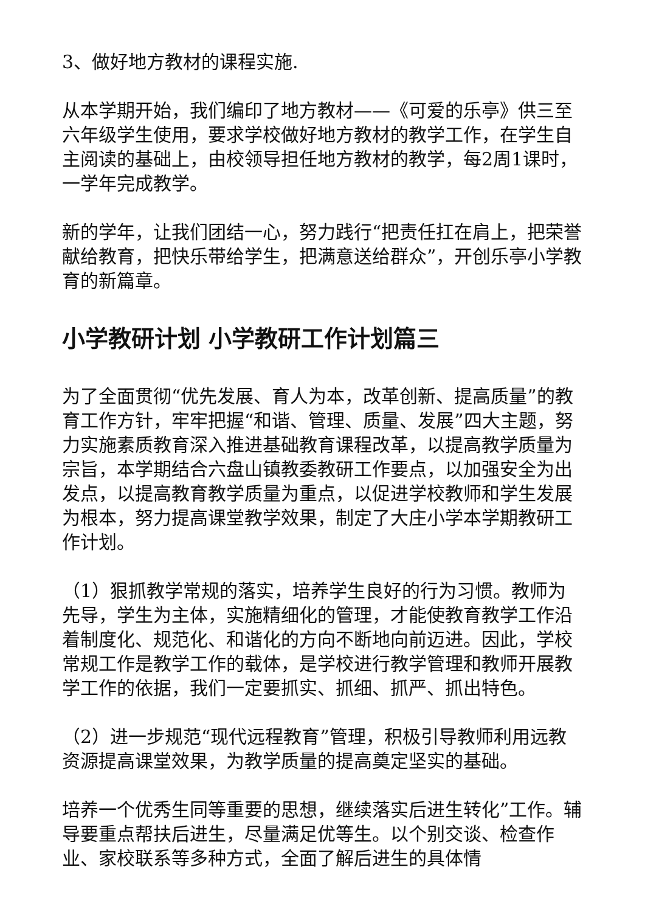3、做好地方教材的课程实施.
从本学期开始，我们编印了地方教材——《可爱的乐亭》供三至六年级学生使用，要求学校做好地方教材的教学工作，在学生自主阅读的基础上，由校领导担任地方教材的教学，每2周1课时，一学年完成教学。
新的学年，让我们团结一心，努力践行“把责任扛在肩上，把荣誉献给教育，把快乐带给学生，把满意送给群众”，开创乐亭小学教育的新篇章。
小学教研计划 小学教研工作计划篇三
为了全面贯彻“优先发展、育人为本，改革创新、提高质量”的教育工作方针，牢牢把握“和谐、管理、质量、发展”四大主题，努力实施素质教育深入推进基础教育课程改革，以提高教学质量为宗旨，本学期结合六盘山镇教委教研工作要点，以加强安全为出发点，以提高教育教学质量为重点，以促进学校教师和学生发展为根本，努力提高课堂教学效果，制定了大庄小学本学期教研工作计划。
（1）狠抓教学常规的落实，培养学生良好的行为习惯。教师为先导，学生为主体，实施精细化的管理，才能使教育教学工作沿着制度化、规范化、和谐化的方向不断地向前迈进。因此，学校常规工作是教学工作的载体，是学校进行教学管理和教师开展教学工作的依据，我们一定要抓实、抓细、抓严、抓出特色。
（2）进一步规范“现代远程教育”管理，积极引导教师利用远教资源提高课堂效果，为教学质量的提高奠定坚实的基础。
培养一个优秀生同等重要的思想，继续落实后进生转化”工作。辅导要重点帮扶后进生，尽量满足优等生。以个别交谈、检查作业、家校联系等多种方式，全面了解后进生的具体情